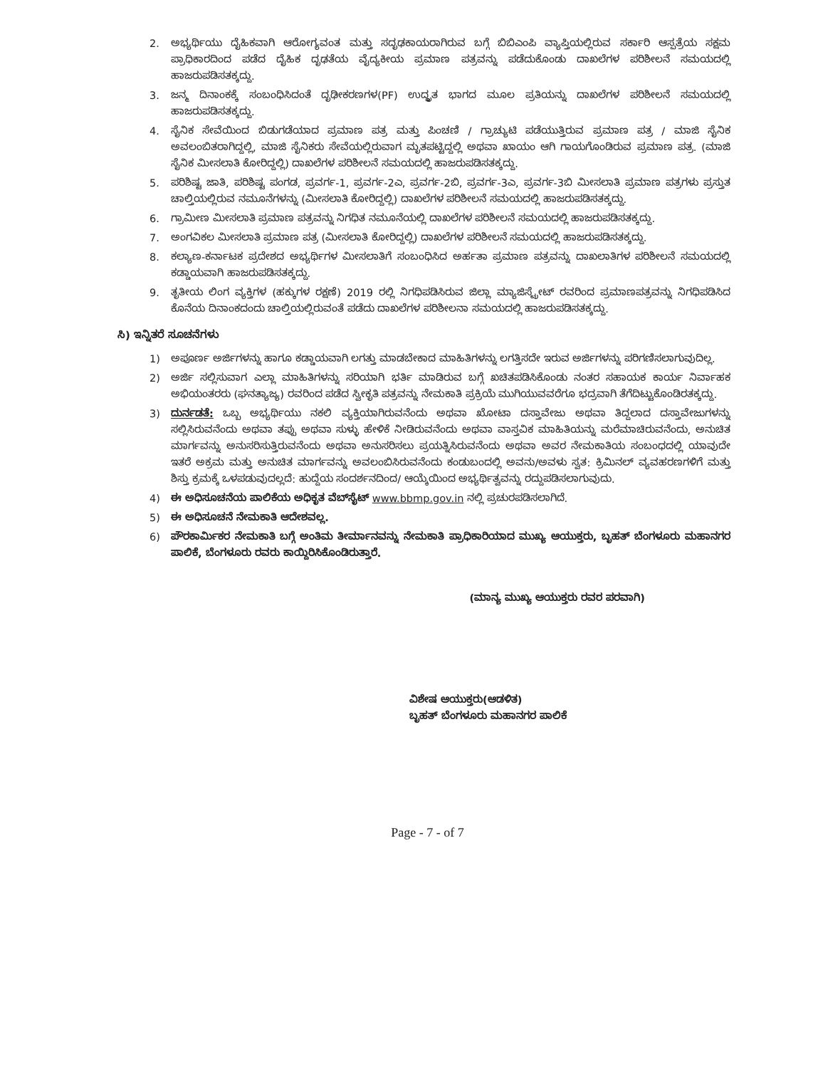2. ಅಭ್ಯರ್ಥಿಯು ದೈಹಿಕವಾಗಿ ಆರೋಗ್ಯವಂತ ಮತ್ತು ಸದೃಢಕಾಯರಾಗಿರುವ ಬಗ್ಗೆ ಬಿಬಿಎಂಪಿ ವ್ಯಾಪ್ತಿಯಲ್ಲಿರುವ ಸರ್ಕಾರಿ ಆಸ್ಪತ್ರೆಯ ಸಕ್ಷಮ ಪ್ರಾಧಿಕಾರದಿಂದ ಪಡೆದ ದೈಹಿಕ ದೃಢತೆಯ ವೈದ್ಯಕೀಯ ಪ್ರಮಾಣ ಪತ್ರವನ್ನು ಪಡೆದುಕೊಂಡು ದಾಖಲೆಗಳ ಪರಿಶೀಲನೆ ಸಮಯದಲ್ಲಿ ಹಾಜರುಪಡಿಸತಕ್ಕದ್ದು.
3. ಜನ್ಮ ದಿನಾಂಕಕ್ಕೆ ಸಂಬಂಧಿಸಿದಂತೆ ದೃಢೀಕರಣಗಳ(PF) ಉದ್ಧೃತ ಭಾಗದ ಮೂಲ ಪ್ರತಿಯನ್ನು ದಾಖಲೆಗಳ ಪರಿಶೀಲನೆ ಸಮಯದಲ್ಲಿ ಹಾಜರುಪಡಿಸತಕ್ಕದ್ದು.
4. ಸೈನಿಕ ಸೇವೆಯಿಂದ ಬಿಡುಗಡೆಯಾದ ಪ್ರಮಾಣ ಪತ್ರ ಮತ್ತು ಪಿಂಚಣಿ / ಗ್ರಾಚ್ಯುಟಿ ಪಡೆಯುತ್ತಿರುವ ಪ್ರಮಾಣ ಪತ್ರ / ಮಾಜಿ ಸೈನಿಕ ಅವಲಂಬಿತರಾಗಿದ್ದಲ್ಲಿ, ಮಾಜಿ ಸೈನಿಕರು ಸೇವೆಯಲ್ಲಿರುವಾಗ ಮೃತಪಟ್ಟಿದ್ದಲ್ಲಿ ಅಥವಾ ಖಾಯಂ ಆಗಿ ಗಾಯಗೊಂಡಿರುವ ಪ್ರಮಾಣ ಪತ್ರ. (ಮಾಜಿ ಸೈನಿಕ ಮೀಸಲಾತಿ ಕೋರಿದ್ದಲ್ಲಿ) ದಾಖಲೆಗಳ ಪರಿಶೀಲನೆ ಸಮಯದಲ್ಲಿ ಹಾಜರುಪಡಿಸತಕ್ಕದ್ದು.
5. ಪರಿಶಿಷ್ಟ ಜಾತಿ, ಪರಿಶಿಷ್ಟ ಪಂಗಡ, ಪ್ರವರ್ಗ-1, ಪ್ರವರ್ಗ-2ಎ, ಪ್ರವರ್ಗ-2ಬಿ, ಪ್ರವರ್ಗ-3ಎ, ಪ್ರವರ್ಗ-3ಬಿ ಮೀಸಲಾತಿ ಪ್ರಮಾಣ ಪತ್ರಗಳು ಪ್ರಸ್ತುತ ಚಾಲ್ತಿಯಲ್ಲಿರುವ ನಮೂನೆಗಳನ್ನು (ಮೀಸಲಾತಿ ಕೋರಿದ್ದಲ್ಲಿ) ದಾಖಲೆಗಳ ಪರಿಶೀಲನೆ ಸಮಯದಲ್ಲಿ ಹಾಜರುಪಡಿಸತಕ್ಕದ್ದು.
6. ಗ್ರಾಮೀಣ ಮೀಸಲಾತಿ ಪ್ರಮಾಣ ಪತ್ರವನ್ನು ನಿಗಧಿತ ನಮೂನೆಯಲ್ಲಿ ದಾಖಲೆಗಳ ಪರಿಶೀಲನೆ ಸಮಯದಲ್ಲಿ ಹಾಜರುಪಡಿಸತಕ್ಕದ್ದು.
7. ಅಂಗವಿಕಲ ಮೀಸಲಾತಿ ಪ್ರಮಾಣ ಪತ್ರ (ಮೀಸಲಾತಿ ಕೋರಿದ್ದಲ್ಲಿ) ದಾಖಲೆಗಳ ಪರಿಶೀಲನೆ ಸಮಯದಲ್ಲಿ ಹಾಜರುಪಡಿಸತಕ್ಕದ್ದು.
8. ಕಲ್ಯಾಣ-ಕರ್ನಾಟಕ ಪ್ರದೇಶದ ಅಭ್ಯರ್ಥಿಗಳ ಮೀಸಲಾತಿಗೆ ಸಂಬಂಧಿಸಿದ ಅರ್ಹತಾ ಪ್ರಮಾಣ ಪತ್ರವನ್ನು ದಾಖಲಾತಿಗಳ ಪರಿಶೀಲನೆ ಸಮಯದಲ್ಲಿ ಕಡ್ಡಾಯವಾಗಿ ಹಾಜರುಪಡಿಸತಕ್ಕದ್ದು.
9. ತೃತೀಯ ಲಿಂಗ ವ್ಯಕ್ತಿಗಳ (ಹಕ್ಕುಗಳ ರಕ್ಷಣೆ) 2019 ರಲ್ಲಿ ನಿಗಧಿಪಡಿಸಿರುವ ಜಿಲ್ಲಾ ಮ್ಯಾಜಿಸ್ಟ್ರೇಟ್ ರವರಿಂದ ಪ್ರಮಾಣಪತ್ರವನ್ನು ನಿಗಧಿಪಡಿಸಿದ ಕೊನೆಯ ದಿನಾಂಕದಂದು ಚಾಲ್ತಿಯಲ್ಲಿರುವಂತೆ ಪಡೆದು ದಾಖಲೆಗಳ ಪರಿಶೀಲನಾ ಸಮಯದಲ್ಲಿ ಹಾಜರುಪಡಿಸತಕ್ಕದ್ದು.
ಸಿ) ಇನ್ನಿತರೆ ಸೂಚನೆಗಳು
1) ಅಪೂರ್ಣ ಅರ್ಜಿಗಳನ್ನು ಹಾಗೂ ಕಡ್ಡಾಯವಾಗಿ ಲಗತ್ತು ಮಾಡಬೇಕಾದ ಮಾಹಿತಿಗಳನ್ನು ಲಗತ್ತಿಸದೇ ಇರುವ ಅರ್ಜಿಗಳನ್ನು ಪರಿಗಣಿಸಲಾಗುವುದಿಲ್ಲ.
2) ಅರ್ಜಿ ಸಲ್ಲಿಸುವಾಗ ಎಲ್ಲಾ ಮಾಹಿತಿಗಳನ್ನು ಸರಿಯಾಗಿ ಭರ್ತಿ ಮಾಡಿರುವ ಬಗ್ಗೆ ಖಚಿತಪಡಿಸಿಕೊಂಡು ನಂತರ ಸಹಾಯಕ ಕಾರ್ಯ ನಿರ್ವಾಹಕ ಅಭಿಯಂತರರು (ಘನತ್ಯಾಜ್ಯ) ರವರಿಂದ ಪಡೆದ ಸ್ವೀಕೃತಿ ಪತ್ರವನ್ನು ನೇಮಕಾತಿ ಪ್ರಕ್ರಿಯೆ ಮುಗಿಯುವವರೆಗೂ ಭದ್ರವಾಗಿ ತೆಗೆದಿಟ್ಟುಕೊಂಡಿರತಕ್ಕದ್ದು.
3) ದುರ್ನಡತೆ: ಒಬ್ಬ ಅಭ್ಯರ್ಥಿಯು ನಕಲಿ ವ್ಯಕ್ತಿಯಾಗಿರುವನೆಂದು ಅಥವಾ ಖೋಟಾ ದಸ್ತಾವೇಜು ಅಥವಾ ತಿದ್ದಲಾದ ದಸ್ತಾವೇಜುಗಳನ್ನು ಸಲ್ಲಿಸಿರುವನೆಂದು ಅಥವಾ ತಪ್ಪು ಅಥವಾ ಸುಳ್ಳು ಹೇಳಿಕೆ ನೀಡಿರುವನೆಂದು ಅಥವಾ ವಾಸ್ತವಿಕ ಮಾಹಿತಿಯನ್ನು ಮರೆಮಾಚಿರುವನೆಂದು, ಅನುಚಿತ ಮಾರ್ಗವನ್ನು ಅನುಸರಿಸುತ್ತಿರುವನೆಂದು ಅಥವಾ ಅನುಸರಿಸಲು ಪ್ರಯತ್ನಿಸಿರುವನೆಂದು ಅಥವಾ ಅವರ ನೇಮಕಾತಿಯ ಸಂಬಂಧದಲ್ಲಿ ಯಾವುದೇ ಇತರೆ ಅಕ್ರಮ ಮತ್ತು ಅನುಚಿತ ಮಾರ್ಗವನ್ನು ಅವಲಂಬಿಸಿರುವನೆಂದು ಕಂಡುಬಂದಲ್ಲಿ ಅವನು/ಅವಳು ಸ್ವತ: ಕ್ರಿಮಿನಲ್ ವ್ಯವಹರಣಗಳಿಗೆ ಮತ್ತು ಶಿಸ್ತು ಕ್ರಮಕ್ಕೆ ಒಳಪಡುವುದಲ್ಲದೆ: ಹುದ್ದೆಯ ಸಂದರ್ಶನದಿಂದ/ ಆಯ್ಕೆಯಿಂದ ಅಭ್ಯರ್ಥಿತ್ವವನ್ನು ರದ್ದುಪಡಿಸಲಾಗುವುದು.
4) ಈ ಅಧಿಸೂಚನೆಯ ಪಾಲಿಕೆಯ ಅಧಿಕೃತ ವೆಬ್‌ಸೈಟ್ www.bbmp.gov.in ನಲ್ಲಿ ಪ್ರಚುರಪಡಿಸಲಾಗಿದೆ.
5) ಈ ಅಧಿಸೂಚನೆ ನೇಮಕಾತಿ ಆದೇಶವಲ್ಲ.
6) ಪೌರಕಾರ್ಮಿಕರ ನೇಮಕಾತಿ ಬಗ್ಗೆ ಅಂತಿಮ ತೀರ್ಮಾನವನ್ನು ನೇಮಕಾತಿ ಪ್ರಾಧಿಕಾರಿಯಾದ ಮುಖ್ಯ ಆಯುಕ್ತರು, ಬೃಹತ್ ಬೆಂಗಳೂರು ಮಹಾನಗರ ಪಾಲಿಕೆ, ಬೆಂಗಳೂರು ರವರು ಕಾಯ್ದಿರಿಸಿಕೊಂಡಿರುತ್ತಾರೆ.
(ಮಾನ್ಯ ಮುಖ್ಯ ಆಯುಕ್ತರು ರವರ ಪರವಾಗಿ)
ವಿಶೇಷ ಆಯುಕ್ತರು(ಆಡಳಿತ)
ಬೃಹತ್ ಬೆಂಗಳೂರು ಮಹಾನಗರ ಪಾಲಿಕೆ
Page - 7 - of 7